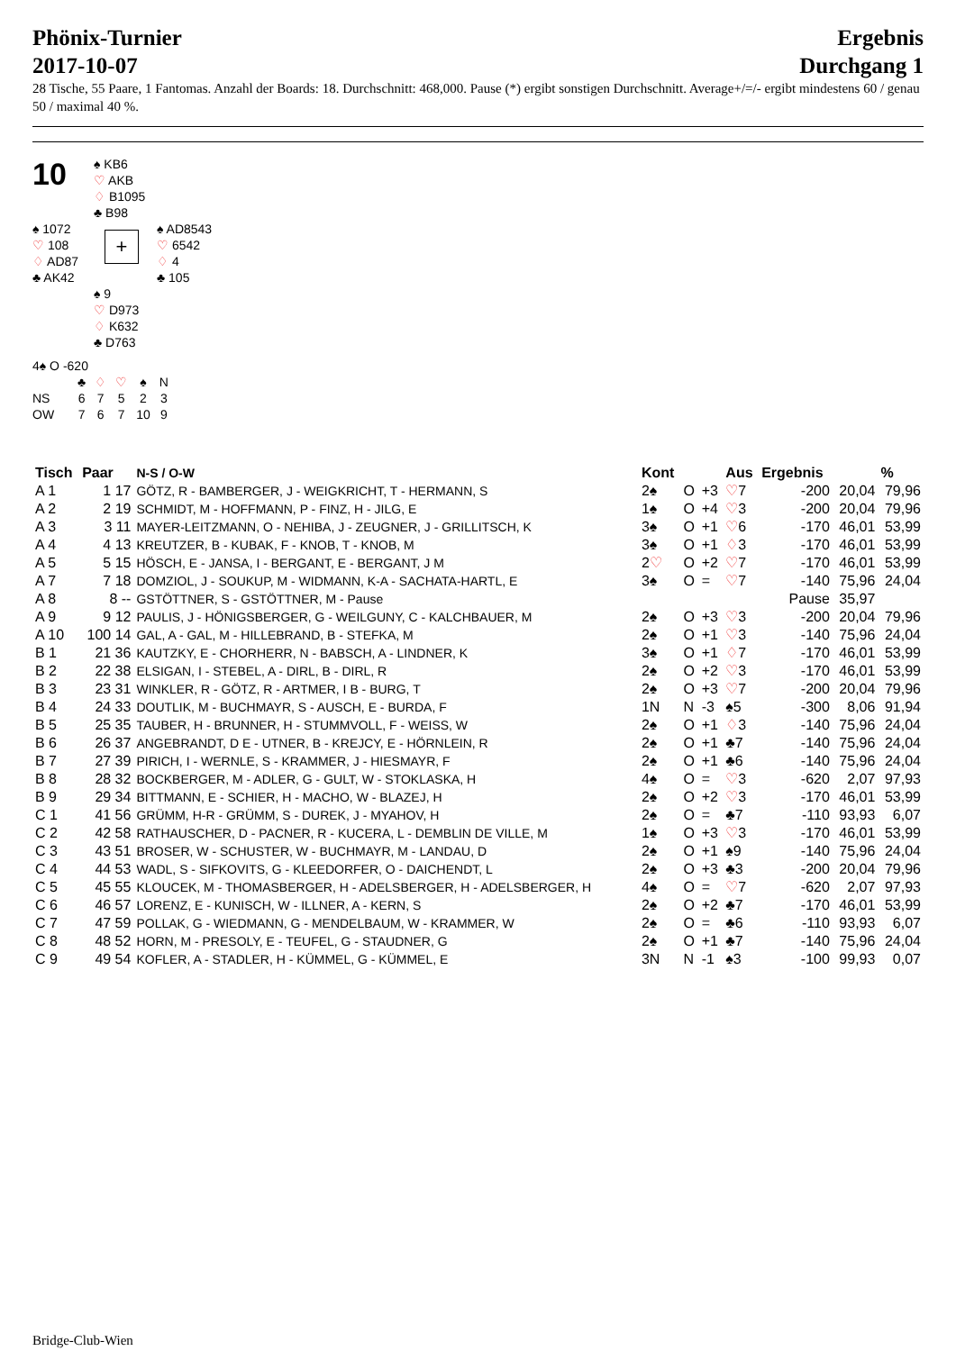Phönix-Turnier
2017-10-07
Ergebnis
Durchgang 1
28 Tische, 55 Paare, 1 Fantomas. Anzahl der Boards: 18. Durchschnitt: 468,000. Pause (*) ergibt sonstigen Durchschnitt. Average+/=/- ergibt mindestens 60 / genau 50 / maximal 40 %.
10
♠ KB6
♡ AKB
♢ B1095
♣ B98
♠ 1072
♡ 108
♢ AD87
♣ AK42
+
♠ AD8543
♡ 6542
♢ 4
♣ 105
♠ 9
♡ D973
♢ K632
♣ D763
4♠ O -620
| | ♣ | ♢ | ♡ | ♠ | N |
| NS | 6 | 7 | 5 | 2 | 3 |
| OW | 7 | 6 | 7 | 10 | 9 |
| Tisch | Paar | N-S / O-W | Kont | | | Aus | Ergebnis | | % |
| --- | --- | --- | --- | --- | --- | --- | --- | --- | --- |
| A 1 | 1 17 | GÖTZ, R - BAMBERGER, J - WEIGKRICHT, T - HERMANN, S | 2♠ | O | +3 | ♡ 7 | -200 | 20,04 | 79,96 |
| A 2 | 2 19 | SCHMIDT, M - HOFFMANN, P - FINZ, H - JILG, E | 1♠ | O | +4 | ♡ 3 | -200 | 20,04 | 79,96 |
| A 3 | 3 11 | MAYER-LEITZMANN, O - NEHIBA, J - ZEUGNER, J - GRILLITSCH, K | 3♠ | O | +1 | ♡ 6 | -170 | 46,01 | 53,99 |
| A 4 | 4 13 | KREUTZER, B - KUBAK, F - KNOB, T - KNOB, M | 3♠ | O | +1 | ♢ 3 | -170 | 46,01 | 53,99 |
| A 5 | 5 15 | HÖSCH, E - JANSA, I - BERGANT, E - BERGANT, J M | 2 ♡ | O | +2 | ♡ 7 | -170 | 46,01 | 53,99 |
| A 7 | 7 18 | DOMZIOL, J - SOUKUP, M - WIDMANN, K-A - SACHATA-HARTL, E | 3♠ | O | = | ♡ 7 | -140 | 75,96 | 24,04 |
| A 8 | 8 -- | GSTÖTTNER, S - GSTÖTTNER, M - Pause | | | | | Pause | 35,97 | |
| A 9 | 9 12 | PAULIS, J - HÖNIGSBERGER, G - WEILGUNY, C - KALCHBAUER, M | 2♠ | O | +3 | ♡ 3 | -200 | 20,04 | 79,96 |
| A 10 | 100 14 | GAL, A - GAL, M - HILLEBRAND, B - STEFKA, M | 2♠ | O | +1 | ♡ 3 | -140 | 75,96 | 24,04 |
| B 1 | 21 36 | KAUTZKY, E - CHORHERR, N - BABSCH, A - LINDNER, K | 3♠ | O | +1 | ♢ 7 | -170 | 46,01 | 53,99 |
| B 2 | 22 38 | ELSIGAN, I - STEBEL, A - DIRL, B - DIRL, R | 2♠ | O | +2 | ♡ 3 | -170 | 46,01 | 53,99 |
| B 3 | 23 31 | WINKLER, R - GÖTZ, R - ARTMER, I B - BURG, T | 2♠ | O | +3 | ♡ 7 | -200 | 20,04 | 79,96 |
| B 4 | 24 33 | DOUTLIK, M - BUCHMAYR, S - AUSCH, E - BURDA, F | 1N | N | -3 | ♠5 | -300 | 8,06 | 91,94 |
| B 5 | 25 35 | TAUBER, H - BRUNNER, H - STUMMVOLL, F - WEISS, W | 2♠ | O | +1 | ♢ 3 | -140 | 75,96 | 24,04 |
| B 6 | 26 37 | ANGEBRANDT, D E - UTNER, B - KREJCY, E - HÖRNLEIN, R | 2♠ | O | +1 | ♣7 | -140 | 75,96 | 24,04 |
| B 7 | 27 39 | PIRICH, I - WERNLE, S - KRAMMER, J - HIESMAYR, F | 2♠ | O | +1 | ♣6 | -140 | 75,96 | 24,04 |
| B 8 | 28 32 | BOCKBERGER, M - ADLER, G - GULT, W - STOKLASKA, H | 4♠ | O | = | ♡ 3 | -620 | 2,07 | 97,93 |
| B 9 | 29 34 | BITTMANN, E - SCHIER, H - MACHO, W - BLAZEJ, H | 2♠ | O | +2 | ♡ 3 | -170 | 46,01 | 53,99 |
| C 1 | 41 56 | GRÜMM, H-R - GRÜMM, S - DUREK, J - MYAHOV, H | 2♠ | O | = | ♣7 | -110 | 93,93 | 6,07 |
| C 2 | 42 58 | RATHAUSCHER, D - PACNER, R - KUCERA, L - DEMBLIN DE VILLE, M | 1♠ | O | +3 | ♡ 3 | -170 | 46,01 | 53,99 |
| C 3 | 43 51 | BROSER, W - SCHUSTER, W - BUCHMAYR, M - LANDAU, D | 2♠ | O | +1 | ♠9 | -140 | 75,96 | 24,04 |
| C 4 | 44 53 | WADL, S - SIFKOVITS, G - KLEEDORFER, O - DAICHENDT, L | 2♠ | O | +3 | ♣3 | -200 | 20,04 | 79,96 |
| C 5 | 45 55 | KLOUCEK, M - THOMASBERGER, H - ADELSBERGER, H - ADELSBERGER, H | 4♠ | O | = | ♡ 7 | -620 | 2,07 | 97,93 |
| C 6 | 46 57 | LORENZ, E - KUNISCH, W - ILLNER, A - KERN, S | 2♠ | O | +2 | ♣7 | -170 | 46,01 | 53,99 |
| C 7 | 47 59 | POLLAK, G - WIEDMANN, G - MENDELBAUM, W - KRAMMER, W | 2♠ | O | = | ♣6 | -110 | 93,93 | 6,07 |
| C 8 | 48 52 | HORN, M - PRESOLY, E - TEUFEL, G - STAUDNER, G | 2♠ | O | +1 | ♣7 | -140 | 75,96 | 24,04 |
| C 9 | 49 54 | KOFLER, A - STADLER, H - KÜMMEL, G - KÜMMEL, E | 3N | N | -1 | ♠3 | -100 | 99,93 | 0,07 |
Bridge-Club-Wien